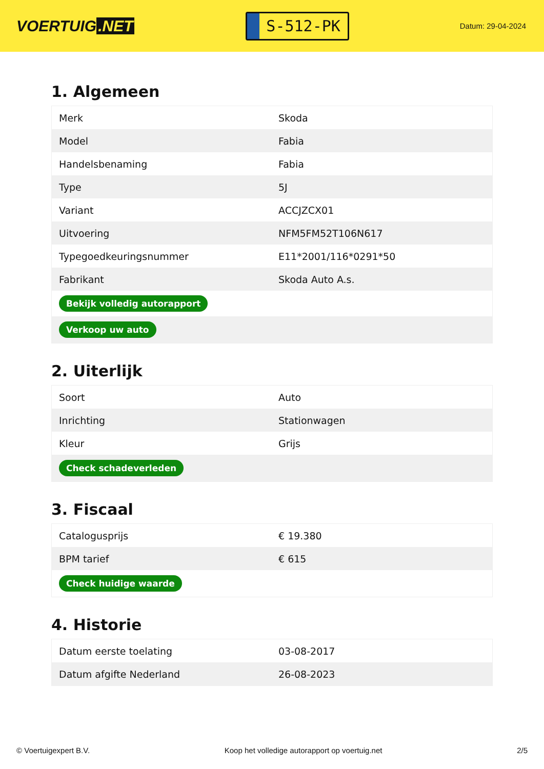VOERTUIG.NET
S-512-PK
Datum: 29-04-2024
1. Algemeen
| Merk | Skoda |
| Model | Fabia |
| Handelsbenaming | Fabia |
| Type | 5J |
| Variant | ACCJZCX01 |
| Uitvoering | NFM5FM52T106N617 |
| Typegoedkeuringsnummer | E11*2001/116*0291*50 |
| Fabrikant | Skoda Auto A.s. |
| Bekijk volledig autorapport | |
| Verkoop uw auto | |
2. Uiterlijk
| Soort | Auto |
| Inrichting | Stationwagen |
| Kleur | Grijs |
| Check schadeverleden | |
3. Fiscaal
| Catalogusprijs | € 19.380 |
| BPM tarief | € 615 |
| Check huidige waarde | |
4. Historie
| Datum eerste toelating | 03-08-2017 |
| Datum afgifte Nederland | 26-08-2023 |
© Voertuigexpert B.V. Koop het volledige autorapport op voertuig.net 2/5